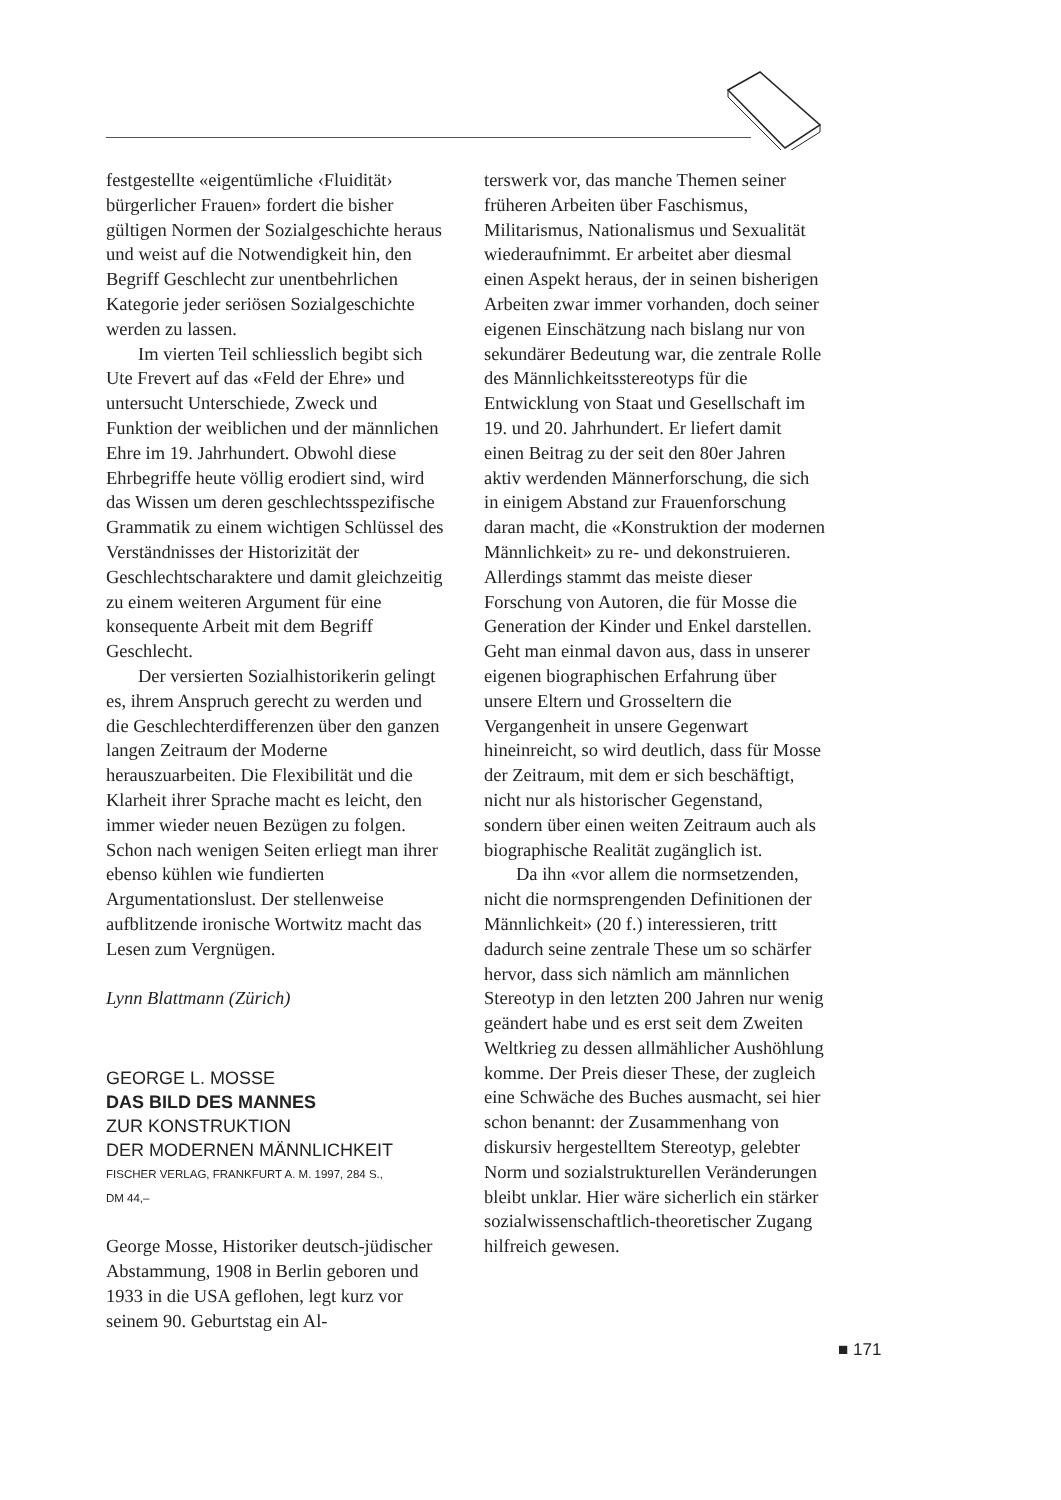festgestellte «eigentümliche ‹Fluidität› bürgerlicher Frauen» fordert die bisher gültigen Normen der Sozialgeschichte heraus und weist auf die Notwendigkeit hin, den Begriff Geschlecht zur unentbehrlichen Kategorie jeder seriösen Sozialgeschichte werden zu lassen.
Im vierten Teil schliesslich begibt sich Ute Frevert auf das «Feld der Ehre» und untersucht Unterschiede, Zweck und Funktion der weiblichen und der männlichen Ehre im 19. Jahrhundert. Obwohl diese Ehrbegriffe heute völlig erodiert sind, wird das Wissen um deren geschlechtsspezifische Grammatik zu einem wichtigen Schlüssel des Verständnisses der Historizität der Geschlechtscharaktere und damit gleichzeitig zu einem weiteren Argument für eine konsequente Arbeit mit dem Begriff Geschlecht.
Der versierten Sozialhistorikerin gelingt es, ihrem Anspruch gerecht zu werden und die Geschlechterdifferenzen über den ganzen langen Zeitraum der Moderne herauszuarbeiten. Die Flexibilität und die Klarheit ihrer Sprache macht es leicht, den immer wieder neuen Bezügen zu folgen. Schon nach wenigen Seiten erliegt man ihrer ebenso kühlen wie fundierten Argumentationslust. Der stellenweise aufblitzende ironische Wortwitz macht das Lesen zum Vergnügen.
Lynn Blattmann (Zürich)
GEORGE L. MOSSE
DAS BILD DES MANNES
ZUR KONSTRUKTION
DER MODERNEN MÄNNLICHKEIT
FISCHER VERLAG, FRANKFURT A. M. 1997, 284 S.,
DM 44,–
George Mosse, Historiker deutsch-jüdischer Abstammung, 1908 in Berlin geboren und 1933 in die USA geflohen, legt kurz vor seinem 90. Geburtstag ein Al-
terswerk vor, das manche Themen seiner früheren Arbeiten über Faschismus, Militarismus, Nationalismus und Sexualität wiederaufnimmt. Er arbeitet aber diesmal einen Aspekt heraus, der in seinen bisherigen Arbeiten zwar immer vorhanden, doch seiner eigenen Einschätzung nach bislang nur von sekundärer Bedeutung war, die zentrale Rolle des Männlichkeitsstereotyps für die Entwicklung von Staat und Gesellschaft im 19. und 20. Jahrhundert. Er liefert damit einen Beitrag zu der seit den 80er Jahren aktiv werdenden Männerforschung, die sich in einigem Abstand zur Frauenforschung daran macht, die «Konstruktion der modernen Männlichkeit» zu re- und dekonstruieren. Allerdings stammt das meiste dieser Forschung von Autoren, die für Mosse die Generation der Kinder und Enkel darstellen. Geht man einmal davon aus, dass in unserer eigenen biographischen Erfahrung über unsere Eltern und Grosseltern die Vergangenheit in unsere Gegenwart hineinreicht, so wird deutlich, dass für Mosse der Zeitraum, mit dem er sich beschäftigt, nicht nur als historischer Gegenstand, sondern über einen weiten Zeitraum auch als biographische Realität zugänglich ist.
Da ihn «vor allem die normsetzenden, nicht die normsprengenden Definitionen der Männlichkeit» (20 f.) interessieren, tritt dadurch seine zentrale These um so schärfer hervor, dass sich nämlich am männlichen Stereotyp in den letzten 200 Jahren nur wenig geändert habe und es erst seit dem Zweiten Weltkrieg zu dessen allmählicher Aushöhlung komme. Der Preis dieser These, der zugleich eine Schwäche des Buches ausmacht, sei hier schon benannt: der Zusammenhang von diskursiv hergestelltem Stereotyp, gelebter Norm und sozialstrukturellen Veränderungen bleibt unklar. Hier wäre sicherlich ein stärker sozialwissenschaftlich-theoretischer Zugang hilfreich gewesen.
■ 171